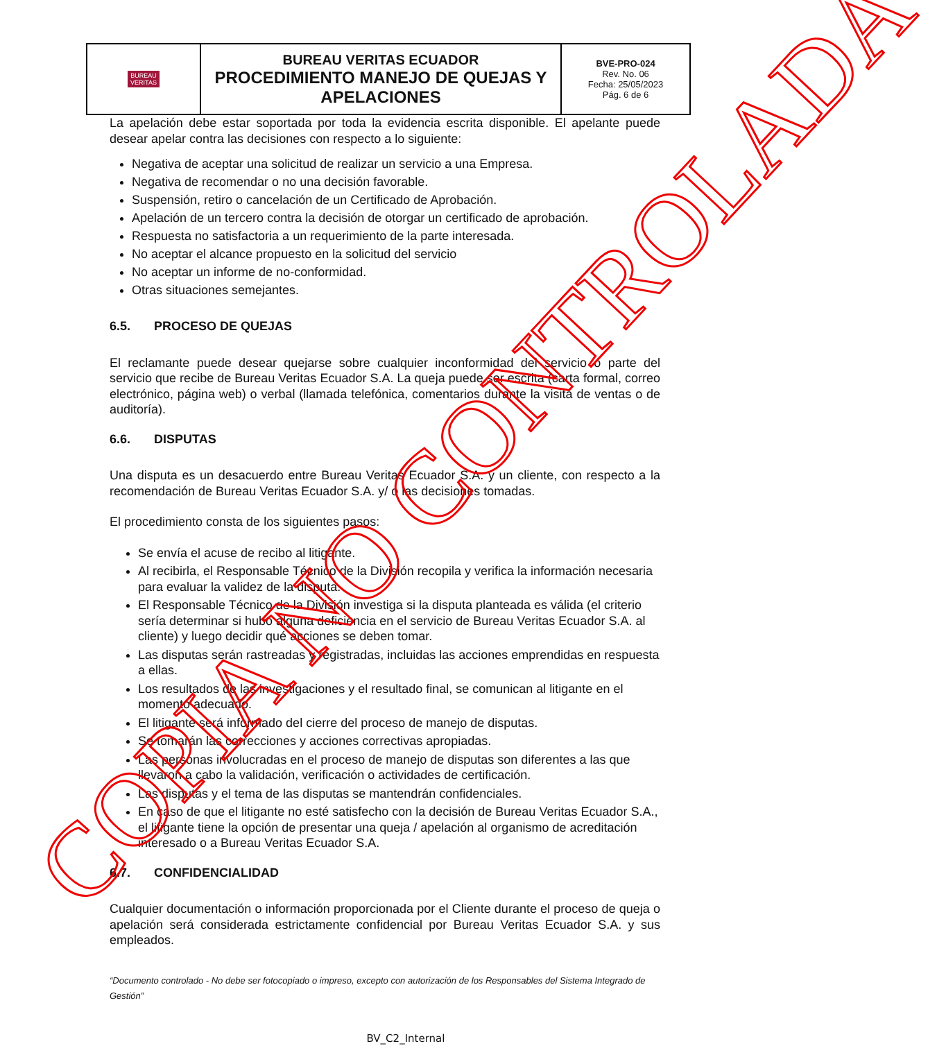| BUREAU VERITAS | BUREAU VERITAS ECUADOR PROCEDIMIENTO MANEJO DE QUEJAS Y APELACIONES | BVE-PRO-024 Rev. No. 06 Fecha: 25/05/2023 Pág. 6 de 6 |
La apelación debe estar soportada por toda la evidencia escrita disponible. El apelante puede desear apelar contra las decisiones con respecto a lo siguiente:
Negativa de aceptar una solicitud de realizar un servicio a una Empresa.
Negativa de recomendar o no una decisión favorable.
Suspensión, retiro o cancelación de un Certificado de Aprobación.
Apelación de un tercero contra la decisión de otorgar un certificado de aprobación.
Respuesta no satisfactoria a un requerimiento de la parte interesada.
No aceptar el alcance propuesto en la solicitud del servicio
No aceptar un informe de no-conformidad.
Otras situaciones semejantes.
6.5. PROCESO DE QUEJAS
El reclamante puede desear quejarse sobre cualquier inconformidad del servicio o parte del servicio que recibe de Bureau Veritas Ecuador S.A. La queja puede ser escrita (carta formal, correo electrónico, página web) o verbal (llamada telefónica, comentarios durante la visita de ventas o de auditoría).
6.6. DISPUTAS
Una disputa es un desacuerdo entre Bureau Veritas Ecuador S.A. y un cliente, con respecto a la recomendación de Bureau Veritas Ecuador S.A. y/ o las decisiones tomadas.
El procedimiento consta de los siguientes pasos:
Se envía el acuse de recibo al litigante.
Al recibirla, el Responsable Técnico de la División recopila y verifica la información necesaria para evaluar la validez de la disputa.
El Responsable Técnico de la División investiga si la disputa planteada es válida (el criterio sería determinar si hubo alguna deficiencia en el servicio de Bureau Veritas Ecuador S.A. al cliente) y luego decidir qué acciones se deben tomar.
Las disputas serán rastreadas y registradas, incluidas las acciones emprendidas en respuesta a ellas.
Los resultados de las investigaciones y el resultado final, se comunican al litigante en el momento adecuado.
El litigante será informado del cierre del proceso de manejo de disputas.
Se tomarán las correcciones y acciones correctivas apropiadas.
Las personas involucradas en el proceso de manejo de disputas son diferentes a las que llevaron a cabo la validación, verificación o actividades de certificación.
Las disputas y el tema de las disputas se mantendrán confidenciales.
En caso de que el litigante no esté satisfecho con la decisión de Bureau Veritas Ecuador S.A., el litigante tiene la opción de presentar una queja / apelación al organismo de acreditación interesado o a Bureau Veritas Ecuador S.A.
6.7. CONFIDENCIALIDAD
Cualquier documentación o información proporcionada por el Cliente durante el proceso de queja o apelación será considerada estrictamente confidencial por Bureau Veritas Ecuador S.A. y sus empleados.
“Documento controlado - No debe ser fotocopiado o impreso, excepto con autorización de los Responsables del Sistema Integrado de Gestión”
BV_C2_Internal
COPIA NO CONTROLADA